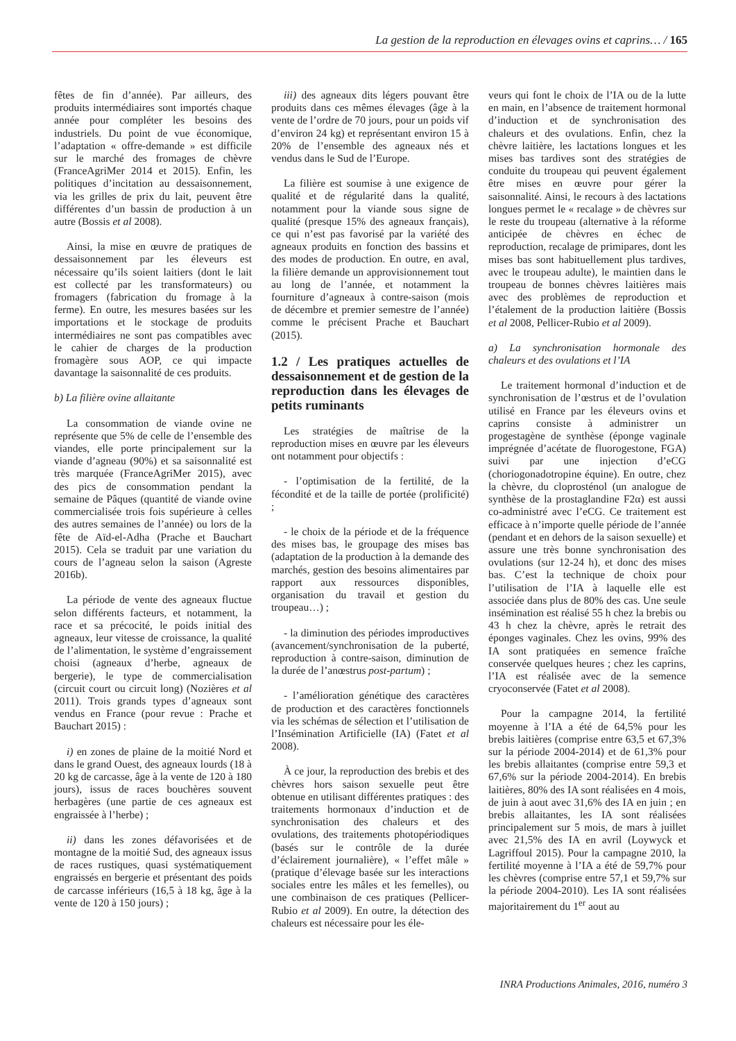La gestion de la reproduction en élevages ovins et caprins… / 165
fêtes de fin d’année). Par ailleurs, des produits intermédiaires sont importés chaque année pour compléter les besoins des industriels. Du point de vue économique, l’adaptation « offre-demande » est difficile sur le marché des fromages de chèvre (FranceAgriMer 2014 et 2015). Enfin, les politiques d’incitation au dessaisonnement, via les grilles de prix du lait, peuvent être différentes d’un bassin de production à un autre (Bossis et al 2008).
Ainsi, la mise en œuvre de pratiques de dessaisonnement par les éleveurs est nécessaire qu’ils soient laitiers (dont le lait est collecté par les transformateurs) ou fromagers (fabrication du fromage à la ferme). En outre, les mesures basées sur les importations et le stockage de produits intermédiaires ne sont pas compatibles avec le cahier de charges de la production fromagère sous AOP, ce qui impacte davantage la saisonnalité de ces produits.
b) La filière ovine allaitante
La consommation de viande ovine ne représente que 5% de celle de l’ensemble des viandes, elle porte principalement sur la viande d’agneau (90%) et sa saisonnalité est très marquée (FranceAgriMer 2015), avec des pics de consommation pendant la semaine de Pâques (quantité de viande ovine commercialisée trois fois supérieure à celles des autres semaines de l’année) ou lors de la fête de Aïd-el-Adha (Prache et Bauchart 2015). Cela se traduit par une variation du cours de l’agneau selon la saison (Agreste 2016b).
La période de vente des agneaux fluctue selon différents facteurs, et notamment, la race et sa précocité, le poids initial des agneaux, leur vitesse de croissance, la qualité de l’alimentation, le système d’engraissement choisi (agneaux d’herbe, agneaux de bergerie), le type de commercialisation (circuit court ou circuit long) (Nozières et al 2011). Trois grands types d’agneaux sont vendus en France (pour revue : Prache et Bauchart 2015) :
i) en zones de plaine de la moitié Nord et dans le grand Ouest, des agneaux lourds (18 à 20 kg de carcasse, âge à la vente de 120 à 180 jours), issus de races bouchères souvent herbagères (une partie de ces agneaux est engraissée à l’herbe) ;
ii) dans les zones défavorisées et de montagne de la moitié Sud, des agneaux issus de races rustiques, quasi systématiquement engraissés en bergerie et présentant des poids de carcasse inférieurs (16,5 à 18 kg, âge à la vente de 120 à 150 jours) ;
iii) des agneaux dits légers pouvant être produits dans ces mêmes élevages (âge à la vente de l’ordre de 70 jours, pour un poids vif d’environ 24 kg) et représentant environ 15 à 20% de l’ensemble des agneaux nés et vendus dans le Sud de l’Europe.
La filière est soumise à une exigence de qualité et de régularité dans la qualité, notamment pour la viande sous signe de qualité (presque 15% des agneaux français), ce qui n’est pas favorisé par la variété des agneaux produits en fonction des bassins et des modes de production. En outre, en aval, la filière demande un approvisionnement tout au long de l’année, et notamment la fourniture d’agneaux à contre-saison (mois de décembre et premier semestre de l’année) comme le précisent Prache et Bauchart (2015).
1.2 / Les pratiques actuelles de dessaisonnement et de gestion de la reproduction dans les élevages de petits ruminants
Les stratégies de maîtrise de la reproduction mises en œuvre par les éleveurs ont notamment pour objectifs :
- l’optimisation de la fertilité, de la fécondité et de la taille de portée (prolificité) ;
- le choix de la période et de la fréquence des mises bas, le groupage des mises bas (adaptation de la production à la demande des marchés, gestion des besoins alimentaires par rapport aux ressources disponibles, organisation du travail et gestion du troupeau…) ;
- la diminution des périodes improductives (avancement/synchronisation de la puberté, reproduction à contre-saison, diminution de la durée de l’anœstrus post-partum) ;
- l’amélioration génétique des caractères de production et des caractères fonctionnels via les schémas de sélection et l’utilisation de l’Insémination Artificielle (IA) (Fatet et al 2008).
À ce jour, la reproduction des brebis et des chèvres hors saison sexuelle peut être obtenue en utilisant différentes pratiques : des traitements hormonaux d’induction et de synchronisation des chaleurs et des ovulations, des traitements photopériodiques (basés sur le contrôle de la durée d’éclairement journalière), « l’effet mâle » (pratique d’élevage basée sur les interactions sociales entre les mâles et les femelles), ou une combinaison de ces pratiques (Pellicer-Rubio et al 2009). En outre, la détection des chaleurs est nécessaire pour les éle-
veurs qui font le choix de l’IA ou de la lutte en main, en l’absence de traitement hormonal d’induction et de synchronisation des chaleurs et des ovulations. Enfin, chez la chèvre laitière, les lactations longues et les mises bas tardives sont des stratégies de conduite du troupeau qui peuvent également être mises en œuvre pour gérer la saisonnalité. Ainsi, le recours à des lactations longues permet le « recalage » de chèvres sur le reste du troupeau (alternative à la réforme anticipée de chèvres en échec de reproduction, recalage de primipares, dont les mises bas sont habituellement plus tardives, avec le troupeau adulte), le maintien dans le troupeau de bonnes chèvres laitières mais avec des problèmes de reproduction et l’étalement de la production laitière (Bossis et al 2008, Pellicer-Rubio et al 2009).
a) La synchronisation hormonale des chaleurs et des ovulations et l’IA
Le traitement hormonal d’induction et de synchronisation de l’œstrus et de l’ovulation utilisé en France par les éleveurs ovins et caprins consiste à administrer un progestagène de synthèse (éponge vaginale imprégnée d’acétate de fluorogestone, FGA) suivi par une injection d’eCG (choriogonadotropine équine). En outre, chez la chèvre, du cloprosténol (un analogue de synthèse de la prostaglandine F2α) est aussi co-administré avec l’eCG. Ce traitement est efficace à n’importe quelle période de l’année (pendant et en dehors de la saison sexuelle) et assure une très bonne synchronisation des ovulations (sur 12-24 h), et donc des mises bas. C’est la technique de choix pour l’utilisation de l’IA à laquelle elle est associée dans plus de 80% des cas. Une seule insémination est réalisé 55 h chez la brebis ou 43 h chez la chèvre, après le retrait des éponges vaginales. Chez les ovins, 99% des IA sont pratiquées en semence fraîche conservée quelques heures ; chez les caprins, l’IA est réalisée avec de la semence cryoconservée (Fatet et al 2008).
Pour la campagne 2014, la fertilité moyenne à l’IA a été de 64,5% pour les brebis laitières (comprise entre 63,5 et 67,3% sur la période 2004-2014) et de 61,3% pour les brebis allaitantes (comprise entre 59,3 et 67,6% sur la période 2004-2014). En brebis laitières, 80% des IA sont réalisées en 4 mois, de juin à aout avec 31,6% des IA en juin ; en brebis allaitantes, les IA sont réalisées principalement sur 5 mois, de mars à juillet avec 21,5% des IA en avril (Loywyck et Lagriffoul 2015). Pour la campagne 2010, la fertilité moyenne à l’IA a été de 59,7% pour les chèvres (comprise entre 57,1 et 59,7% sur la période 2004-2010). Les IA sont réalisées majoritairement du 1<sup>er</sup> aout au
INRA Productions Animales, 2016, numéro 3